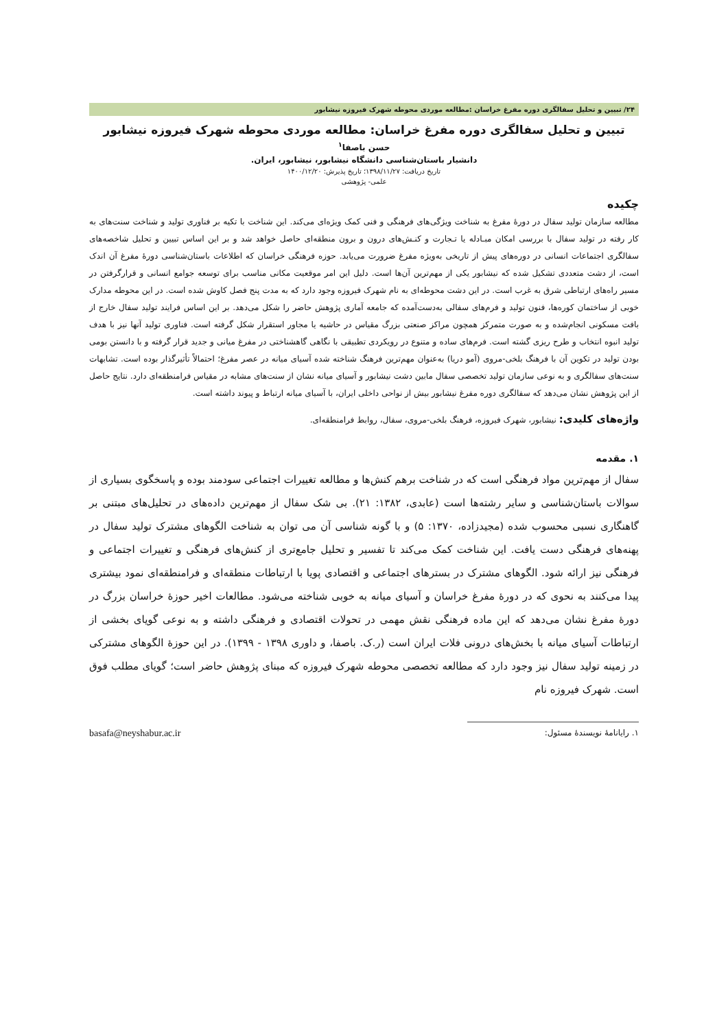۲۴/ تبیین و تحلیل سفالگری دوره مفرغ خراسان :مطالعه موردی محوطه شهرک فیروزه نیشابور
تبیین و تحلیل سفالگری دوره مفرغ خراسان: مطالعه موردی محوطه شهرک فیروزه نیشابور
حسن باصفا<sup>۱</sup>
دانشیار باستان‌شناسی دانشگاه نیشابور، نیشابور، ایران.
تاریخ دریافت: ۱۳۹۸/۱۱/۲۷؛ تاریخ پذیرش: ۱۴۰۰/۱۲/۲۰
علمی- پژوهشی
چکیده
مطالعه سازمان تولید سفال در دورۀ مفرغ به شناخت ویژگی‌های فرهنگی و فنی کمک ویژه‌ای می‌کند. این شناخت با تکیه بر فناوری تولید و شناخت سنت‌های به کار رفته در تولید سفال با بررسی امکان مبـادله یا تـجارت و کنـش‌های درون و برون منطقه‌ای حاصل خواهد شد و بر این اساس تبیین و تحلیل شاخصه‌های سفالگری اجتماعات انسانی در دوره‌های پیش از تاریخی به‌ویژه مفرغ ضرورت می‌یابد. حوزه فرهنگی خراسان که اطلاعات باستان‌شناسی دورۀ مفرغ آن اندک است، از دشت متعددی تشکیل شده که نیشابور یکی از مهم‌ترین آن‌ها است. دلیل این امر موقعیت مکانی مناسب برای توسعه جوامع انسانی و قرارگرفتن در مسیر راه‌های ارتباطی شرق به غرب است. در این دشت محوطه‌ای به نام شهرک فیروزه وجود دارد که به مدت پنج فصل کاوش شده است. در این محوطه مدارک خوبی از ساختمان کوره‌ها، فنون تولید و فرم‌های سفالی به‌دست‌آمده که جامعه آماری پژوهش حاضر را شکل می‌دهد. بر این اساس فرایند تولید سفال خارج از بافت مسکونی انجام‌شده و به صورت متمرکز همچون مراکز صنعتی بزرگ مقیاس در حاشیه یا مجاور استقرار شکل گرفته است. فناوری تولید آنها نیز با هدف تولید انبوه انتخاب و طرح ریزی گشته است. فرم‌های ساده و متنوع در رویکردی تطبیقی با نگاهی گاهشناختی در مفرغ میانی و جدید قرار گرفته و با دانستن بومی بودن تولید در تکوین آن با فرهنگ بلخی-مروی (آمو دریا) به‌عنوان مهم‌ترین فرهنگ شناخته شده آسیای میانه در عصر مفرغ؛ احتمالاً تأثیرگذار بوده است. تشابهات سنت‌های سفالگری و به نوعی سازمان تولید تخصصی سفال مابین دشت نیشابور و آسیای میانه نشان از سنت‌های مشابه در مقیاس فرامنطقه‌ای دارد. نتایج حاصل از این پژوهش نشان می‌دهد که سفالگری دوره مفرغ نیشابور بیش از نواحی داخلی ایران، با آسیای میانه ارتباط و پیوند داشته است.
واژه‌های کلیدی: نیشابور، شهرک فیروزه، فرهنگ بلخی-مروی، سفال، روابط فرامنطقه‌ای.
۱. مقدمه
سفال از مهم‌ترین مواد فرهنگی است که در شناخت برهم کنش‌ها و مطالعه تغییرات اجتماعی سودمند بوده و پاسخگوی بسیاری از سوالات باستان‌شناسی و سایر رشته‌ها است (عابدی، ۱۳۸۲: ۲۱). بی شک سفال از مهم‌ترین داده‌های در تحلیل‌های مبتنی بر گاهنگاری نسبی محسوب شده (مجیدزاده، ۱۳۷۰: ۵) و با گونه شناسی آن می توان به شناخت الگوهای مشترک تولید سفال در پهنه‌های فرهنگی دست یافت. این شناخت کمک می‌کند تا تفسیر و تحلیل جامع‌تری از کنش‌های فرهنگی و تغییرات اجتماعی و فرهنگی نیز ارائه شود. الگوهای مشترک در بسترهای اجتماعی و اقتصادی پویا با ارتباطات منطقه‌ای و فرامنطقه‌ای نمود بیشتری پیدا می‌کنند به نحوی که در دورۀ مفرغ خراسان و آسیای میانه به خوبی شناخته می‌شود. مطالعات اخیر حوزۀ خراسان بزرگ در دورۀ مفرغ نشان می‌دهد که این ماده فرهنگی نقش مهمی در تحولات اقتصادی و فرهنگی داشته و به نوعی گویای بخشی از ارتباطات آسیای میانه با بخش‌های درونی فلات ایران است (ر.ک. باصفا، و داوری ۱۳۹۸ - ۱۳۹۹). در این حوزۀ الگوهای مشترکی در زمینه تولید سفال نیز وجود دارد که مطالعه تخصصی محوطه شهرک فیروزه که مبنای پژوهش حاضر است؛ گویای مطلب فوق است. شهرک فیروزه نام
۱. رایانامۀ نویسندۀ مسئول: basafa@neyshabur.ac.ir